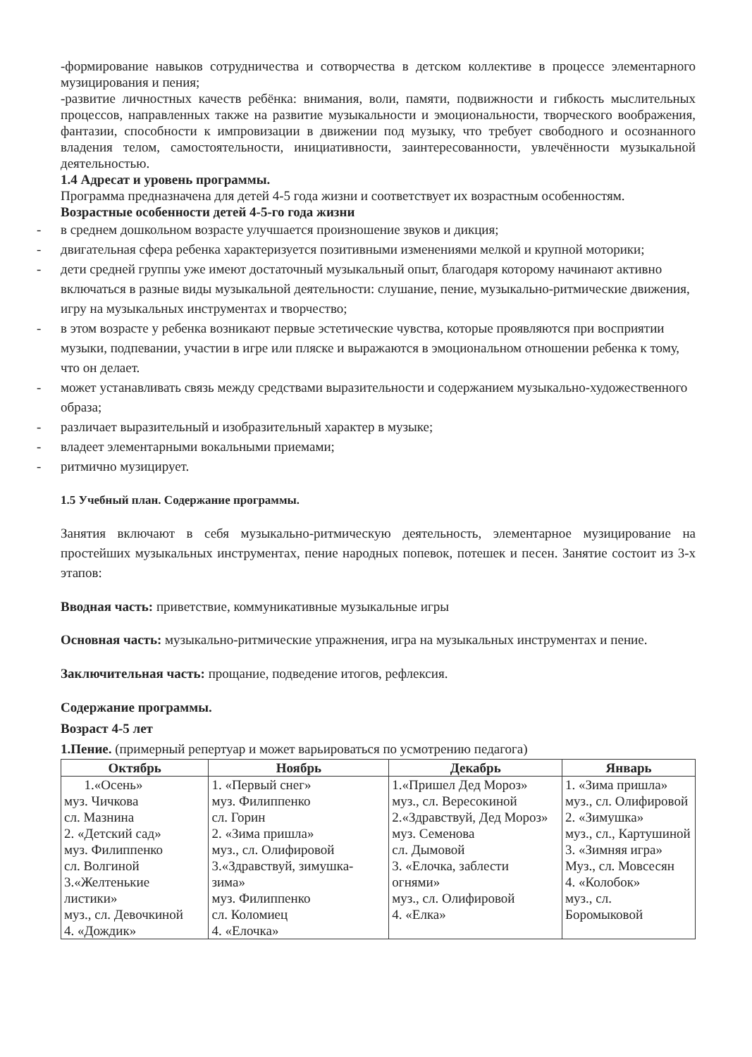-формирование навыков сотрудничества и сотворчества в детском коллективе в процессе элементарного музицирования и пения;
-развитие личностных качеств ребёнка: внимания, воли, памяти, подвижности и гибкость мыслительных процессов, направленных также на развитие музыкальности и эмоциональности, творческого воображения, фантазии, способности к импровизации в движении под музыку, что требует свободного и осознанного владения телом, самостоятельности, инициативности, заинтересованности, увлечённости музыкальной деятельностью.
1.4 Адресат и уровень программы.
Программа предназначена для детей 4-5 года жизни и соответствует их возрастным особенностям.
Возрастные особенности детей 4-5-го года жизни
- в среднем дошкольном возрасте улучшается произношение звуков и дикция;
- двигательная сфера ребенка характеризуется позитивными изменениями мелкой и крупной моторики;
- дети средней группы уже имеют достаточный музыкальный опыт, благодаря которому начинают активно включаться в разные виды музыкальной деятельности: слушание, пение, музыкально-ритмические движения, игру на музыкальных инструментах и творчество;
- в этом возрасте у ребенка возникают первые эстетические чувства, которые проявляются при восприятии музыки, подпевании, участии в игре или пляске и выражаются в эмоциональном отношении ребенка к тому, что он делает.
- может устанавливать связь между средствами выразительности и содержанием музыкально-художественного образа;
- различает выразительный и изобразительный характер в музыке;
- владеет элементарными вокальными приемами;
- ритмично музицирует.
1.5 Учебный план. Содержание программы.
Занятия включают в себя музыкально-ритмическую деятельность, элементарное музицирование на простейших музыкальных инструментах, пение народных попевок, потешек и песен. Занятие состоит из 3-х этапов:
Вводная часть: приветствие, коммуникативные музыкальные игры
Основная часть: музыкально-ритмические упражнения, игра на музыкальных инструментах и пение.
Заключительная часть: прощание, подведение итогов, рефлексия.
Содержание программы.
Возраст 4-5 лет
1.Пение. (примерный репертуар и может варьироваться по усмотрению педагога)
| Октябрь | Ноябрь | Декабрь | Январь |
| --- | --- | --- | --- |
| 1.«Осень» муз. Чичкова сл. Мазнина 2. «Детский сад» муз. Филиппенко сл. Волгиной 3.«Желтенькие листики» муз., сл. Девочкиной 4. «Дождик» | 1. «Первый снег» муз. Филиппенко сл. Горин 2. «Зима пришла» муз., сл. Олифировой 3.«Здравствуй, зимушка-зима» муз. Филиппенко сл. Коломиец 4. «Елочка» | 1.«Пришел Дед Мороз» муз., сл. Вересокиной 2.«Здравствуй, Дед Мороз» муз. Семенова сл. Дымовой 3. «Елочка, заблести огнями» муз., сл. Олифировой 4. «Елка» | 1. «Зима пришла» муз., сл. Олифировой 2. «Зимушка» муз., сл., Картушиной 3. «Зимняя игра» Муз., сл. Мовсесян 4. «Колобок» муз., сл. Боромыковой |